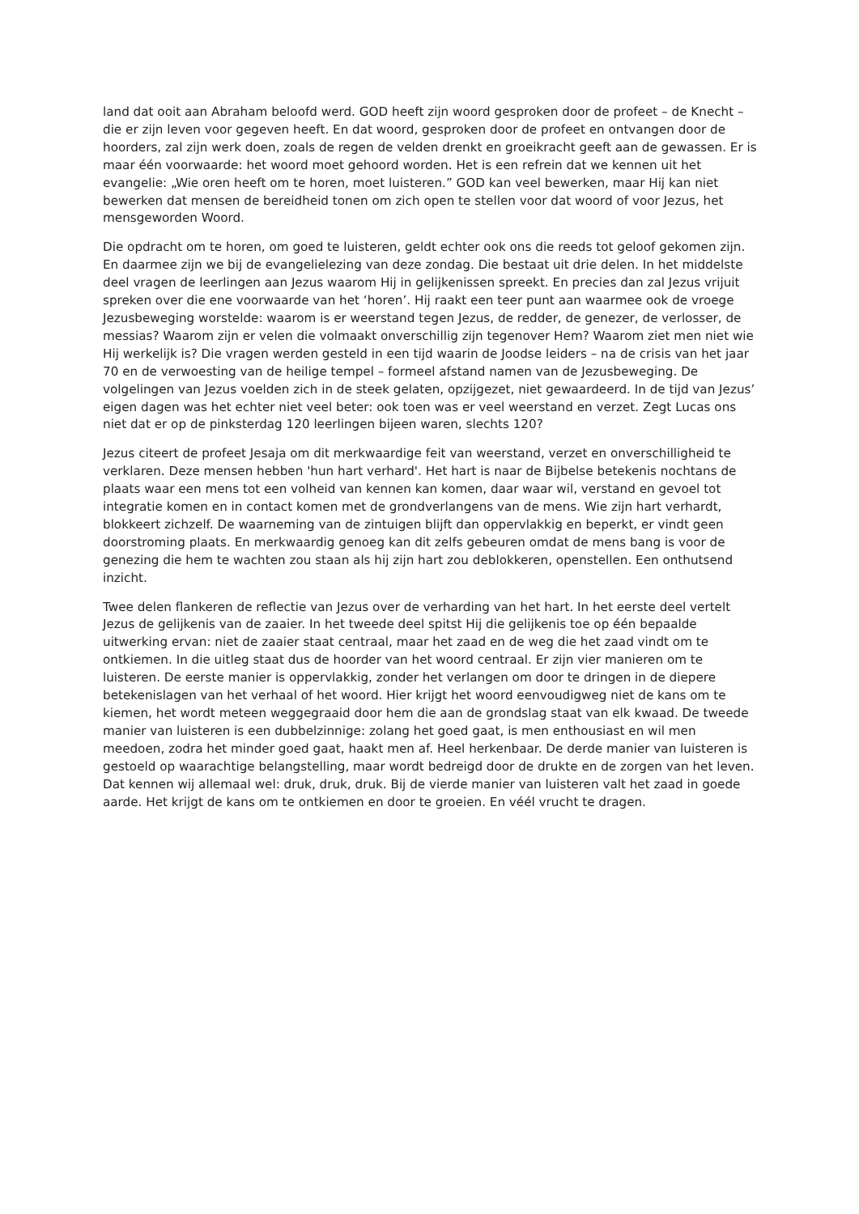land dat ooit aan Abraham beloofd werd. GOD heeft zijn woord gesproken door de profeet – de Knecht – die er zijn leven voor gegeven heeft. En dat woord, gesproken door de profeet en ontvangen door de hoorders, zal zijn werk doen, zoals de regen de velden drenkt en groeikracht geeft aan de gewassen. Er is maar één voorwaarde: het woord moet gehoord worden. Het is een refrein dat we kennen uit het evangelie: „Wie oren heeft om te horen, moet luisteren.” GOD kan veel bewerken, maar Hij kan niet bewerken dat mensen de bereidheid tonen om zich open te stellen voor dat woord of voor Jezus, het mensgeworden Woord.
Die opdracht om te horen, om goed te luisteren, geldt echter ook ons die reeds tot geloof gekomen zijn. En daarmee zijn we bij de evangelielezing van deze zondag. Die bestaat uit drie delen. In het middelste deel vragen de leerlingen aan Jezus waarom Hij in gelijkenissen spreekt. En precies dan zal Jezus vrijuit spreken over die ene voorwaarde van het ‘horen’. Hij raakt een teer punt aan waarmee ook de vroege Jezusbeweging worstelde: waarom is er weerstand tegen Jezus, de redder, de genezer, de verlosser, de messias? Waarom zijn er velen die volmaakt onverschillig zijn tegenover Hem? Waarom ziet men niet wie Hij werkelijk is? Die vragen werden gesteld in een tijd waarin de Joodse leiders – na de crisis van het jaar 70 en de verwoesting van de heilige tempel – formeel afstand namen van de Jezusbeweging. De volgelingen van Jezus voelden zich in de steek gelaten, opzijgezet, niet gewaardeerd. In de tijd van Jezus’ eigen dagen was het echter niet veel beter: ook toen was er veel weerstand en verzet. Zegt Lucas ons niet dat er op de pinksterdag 120 leerlingen bijeen waren, slechts 120?
Jezus citeert de profeet Jesaja om dit merkwaardige feit van weerstand, verzet en onverschilligheid te verklaren. Deze mensen hebben 'hun hart verhard'. Het hart is naar de Bijbelse betekenis nochtans de plaats waar een mens tot een volheid van kennen kan komen, daar waar wil, verstand en gevoel tot integratie komen en in contact komen met de grondverlangens van de mens. Wie zijn hart verhardt, blokkeert zichzelf. De waarneming van de zintuigen blijft dan oppervlakkig en beperkt, er vindt geen doorstroming plaats. En merkwaardig genoeg kan dit zelfs gebeuren omdat de mens bang is voor de genezing die hem te wachten zou staan als hij zijn hart zou deblokkeren, openstellen. Een onthutsend inzicht.
Twee delen flankeren de reflectie van Jezus over de verharding van het hart. In het eerste deel vertelt Jezus de gelijkenis van de zaaier. In het tweede deel spitst Hij die gelijkenis toe op één bepaalde uitwerking ervan: niet de zaaier staat centraal, maar het zaad en de weg die het zaad vindt om te ontkiemen. In die uitleg staat dus de hoorder van het woord centraal. Er zijn vier manieren om te luisteren. De eerste manier is oppervlakkig, zonder het verlangen om door te dringen in de diepere betekenislagen van het verhaal of het woord. Hier krijgt het woord eenvoudigweg niet de kans om te kiemen, het wordt meteen weggegraaid door hem die aan de grondslag staat van elk kwaad. De tweede manier van luisteren is een dubbelzinnige: zolang het goed gaat, is men enthousiast en wil men meedoen, zodra het minder goed gaat, haakt men af. Heel herkenbaar. De derde manier van luisteren is gestoeld op waarachtige belangstelling, maar wordt bedreigd door de drukte en de zorgen van het leven. Dat kennen wij allemaal wel: druk, druk, druk. Bij de vierde manier van luisteren valt het zaad in goede aarde. Het krijgt de kans om te ontkiemen en door te groeien. En véél vrucht te dragen.